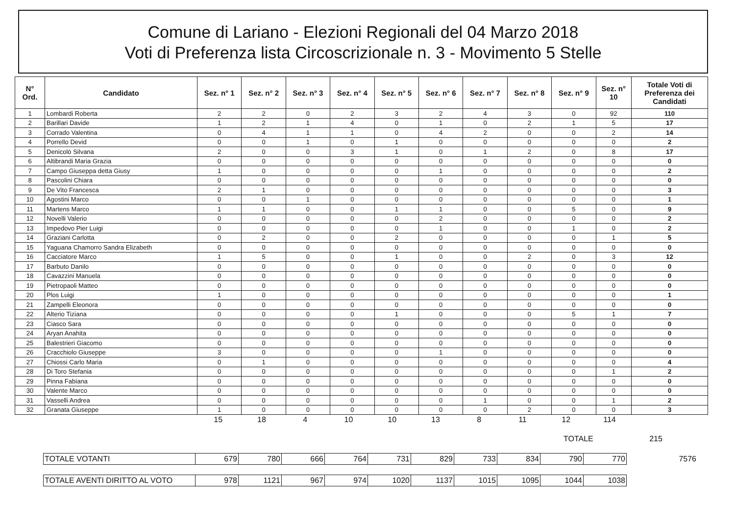Comune di Lariano - Elezioni Regionali del 04 Marzo 2018
Voti di Preferenza lista Circoscrizionale n. 3 - Movimento 5 Stelle
| N° Ord. | Candidato | Sez. n° 1 | Sez. n° 2 | Sez. n° 3 | Sez. n° 4 | Sez. n° 5 | Sez. n° 6 | Sez. n° 7 | Sez. n° 8 | Sez. n° 9 | Sez. n° 10 | Totale Voti di Preferenza dei Candidati |
| --- | --- | --- | --- | --- | --- | --- | --- | --- | --- | --- | --- | --- |
| 1 | Lombardi Roberta | 2 | 2 | 0 | 2 | 3 | 2 | 4 | 3 | 0 | 92 | 110 |
| 2 | Barillari Davide | 1 | 2 | 1 | 4 | 0 | 1 | 0 | 2 | 1 | 5 | 17 |
| 3 | Corrado Valentina | 0 | 4 | 1 | 1 | 0 | 4 | 2 | 0 | 0 | 2 | 14 |
| 4 | Porrello Devid | 0 | 0 | 1 | 0 | 1 | 0 | 0 | 0 | 0 | 0 | 2 |
| 5 | Denicolò Silvana | 2 | 0 | 0 | 3 | 1 | 0 | 1 | 2 | 0 | 8 | 17 |
| 6 | Altibrandi Maria Grazia | 0 | 0 | 0 | 0 | 0 | 0 | 0 | 0 | 0 | 0 | 0 |
| 7 | Campo Giuseppa detta Giusy | 1 | 0 | 0 | 0 | 0 | 1 | 0 | 0 | 0 | 0 | 2 |
| 8 | Pascolini Chiara | 0 | 0 | 0 | 0 | 0 | 0 | 0 | 0 | 0 | 0 | 0 |
| 9 | De Vito Francesca | 2 | 1 | 0 | 0 | 0 | 0 | 0 | 0 | 0 | 0 | 3 |
| 10 | Agostini Marco | 0 | 0 | 1 | 0 | 0 | 0 | 0 | 0 | 0 | 0 | 1 |
| 11 | Martens Marco | 1 | 1 | 0 | 0 | 1 | 1 | 0 | 0 | 5 | 0 | 9 |
| 12 | Novelli Valerio | 0 | 0 | 0 | 0 | 0 | 2 | 0 | 0 | 0 | 0 | 2 |
| 13 | Impedovo Pier Luigi | 0 | 0 | 0 | 0 | 0 | 1 | 0 | 0 | 1 | 0 | 2 |
| 14 | Graziani Carlotta | 0 | 2 | 0 | 0 | 2 | 0 | 0 | 0 | 0 | 1 | 5 |
| 15 | Yaguana Chamorro Sandra Elizabeth | 0 | 0 | 0 | 0 | 0 | 0 | 0 | 0 | 0 | 0 | 0 |
| 16 | Cacciatore Marco | 1 | 5 | 0 | 0 | 1 | 0 | 0 | 2 | 0 | 3 | 12 |
| 17 | Barbuto Danilo | 0 | 0 | 0 | 0 | 0 | 0 | 0 | 0 | 0 | 0 | 0 |
| 18 | Cavazzini Manuela | 0 | 0 | 0 | 0 | 0 | 0 | 0 | 0 | 0 | 0 | 0 |
| 19 | Pietropaoli Matteo | 0 | 0 | 0 | 0 | 0 | 0 | 0 | 0 | 0 | 0 | 0 |
| 20 | Plos Luigi | 1 | 0 | 0 | 0 | 0 | 0 | 0 | 0 | 0 | 0 | 1 |
| 21 | Zampelli Eleonora | 0 | 0 | 0 | 0 | 0 | 0 | 0 | 0 | 0 | 0 | 0 |
| 22 | Alterio Tiziana | 0 | 0 | 0 | 0 | 1 | 0 | 0 | 0 | 5 | 1 | 7 |
| 23 | Ciasco Sara | 0 | 0 | 0 | 0 | 0 | 0 | 0 | 0 | 0 | 0 | 0 |
| 24 | Aryan Anahita | 0 | 0 | 0 | 0 | 0 | 0 | 0 | 0 | 0 | 0 | 0 |
| 25 | Balestrieri Giacomo | 0 | 0 | 0 | 0 | 0 | 0 | 0 | 0 | 0 | 0 | 0 |
| 26 | Cracchiolo Giuseppe | 3 | 0 | 0 | 0 | 0 | 1 | 0 | 0 | 0 | 0 | 0 |
| 27 | Chiossi Carlo Maria | 0 | 1 | 0 | 0 | 0 | 0 | 0 | 0 | 0 | 0 | 4 |
| 28 | Di Toro Stefania | 0 | 0 | 0 | 0 | 0 | 0 | 0 | 0 | 0 | 1 | 2 |
| 29 | Pinna Fabiana | 0 | 0 | 0 | 0 | 0 | 0 | 0 | 0 | 0 | 0 | 0 |
| 30 | Valente Marco | 0 | 0 | 0 | 0 | 0 | 0 | 0 | 0 | 0 | 0 | 0 |
| 31 | Vasselli Andrea | 0 | 0 | 0 | 0 | 0 | 0 | 1 | 0 | 0 | 1 | 2 |
| 32 | Granata Giuseppe | 1 | 0 | 0 | 0 | 0 | 0 | 0 | 2 | 0 | 0 | 3 |
| | 15 | 18 | 4 | 10 | 10 | 13 | 8 | 11 | 12 | 114 | |
TOTALE 215
| TOTALE VOTANTI | 679 | 780 | 666 | 764 | 731 | 829 | 733 | 834 | 790 | 770 | 7576 |
| TOTALE AVENTI DIRITTO AL VOTO | 978 | 1121 | 967 | 974 | 1020 | 1137 | 1015 | 1095 | 1044 | 1038 |